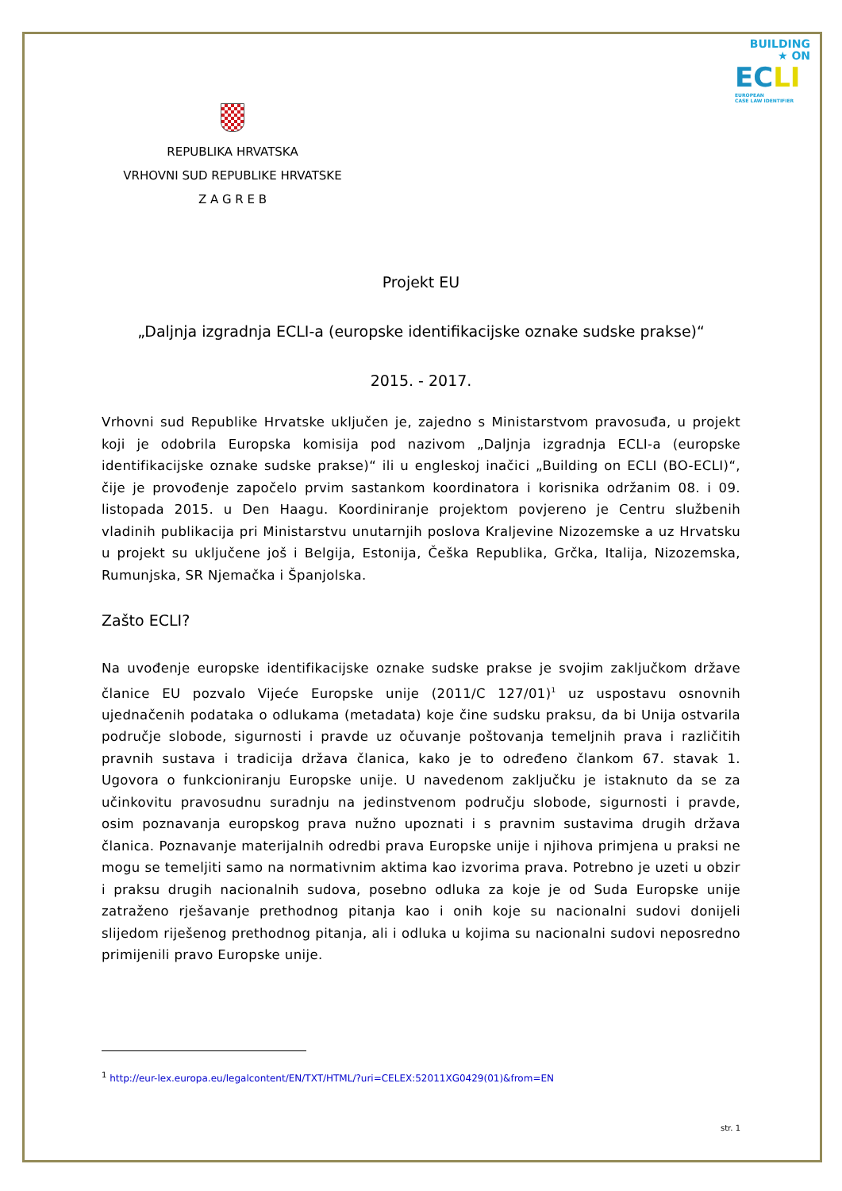BUILDING
★ ON
ECLI
EUROPEAN
CASE LAW IDENTIFIER
REPUBLIKA HRVATSKA
VRHOVNI SUD REPUBLIKE HRVATSKE
Z A G R E B
Projekt EU
„Daljnja izgradnja ECLI-a (europske identifikacijske oznake sudske prakse)“
2015. - 2017.
Vrhovni sud Republike Hrvatske uključen je, zajedno s Ministarstvom pravosuđa, u projekt koji je odobrila Europska komisija pod nazivom „Daljnja izgradnja ECLI-a (europske identifikacijske oznake sudske prakse)“ ili u engleskoj inačici „Building on ECLI (BO-ECLI)“, čije je provođenje započelo prvim sastankom koordinatora i korisnika održanim 08. i 09. listopada 2015. u Den Haagu. Koordiniranje projektom povjereno je Centru službenih vladinih publikacija pri Ministarstvu unutarnjih poslova Kraljevine Nizozemske a uz Hrvatsku u projekt su uključene još i Belgija, Estonija, Češka Republika, Grčka, Italija, Nizozemska, Rumunjska, SR Njemačka i Španjolska.
Zašto ECLI?
Na uvođenje europske identifikacijske oznake sudske prakse je svojim zaključkom države članice EU pozvalo Vijeće Europske unije (2011/C 127/01)<sup>1</sup> uz uspostavu osnovnih ujednačenih podataka o odlukama (metadata) koje čine sudsku praksu, da bi Unija ostvarila područje slobode, sigurnosti i pravde uz očuvanje poštovanja temeljnih prava i različitih pravnih sustava i tradicija država članica, kako je to određeno člankom 67. stavak 1. Ugovora o funkcioniranju Europske unije. U navedenom zaključku je istaknuto da se za učinkovitu pravosudnu suradnju na jedinstvenom području slobode, sigurnosti i pravde, osim poznavanja europskog prava nužno upoznati i s pravnim sustavima drugih država članica. Poznavanje materijalnih odredbi prava Europske unije i njihova primjena u praksi ne mogu se temeljiti samo na normativnim aktima kao izvorima prava. Potrebno je uzeti u obzir i praksu drugih nacionalnih sudova, posebno odluka za koje je od Suda Europske unije zatraženo rješavanje prethodnog pitanja kao i onih koje su nacionalni sudovi donijeli slijedom riješenog prethodnog pitanja, ali i odluka u kojima su nacionalni sudovi neposredno primijenili pravo Europske unije.
<sup>1</sup> http://eur-lex.europa.eu/legalcontent/EN/TXT/HTML/?uri=CELEX:52011XG0429(01)&from=EN
str. 1